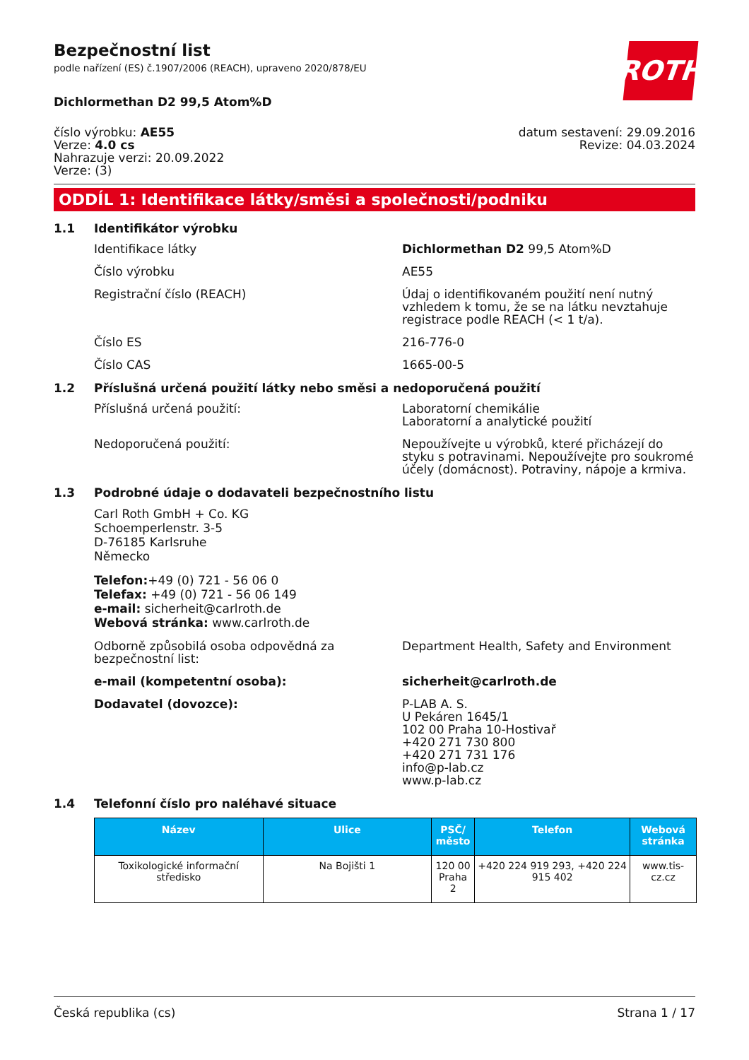ROTH
Bezpečnostní list
podle nařízení (ES) č.1907/2006 (REACH), upraveno 2020/878/EU
Dichlormethan D2 99,5 Atom%D
číslo výrobku: AE55
Verze: 4.0 cs
Nahrazuje verzi: 20.09.2022
Verze: (3)
datum sestavení: 29.09.2016
Revize: 04.03.2024
ODDÍL 1: Identifikace látky/směsi a společnosti/podniku
1.1 Identifikátor výrobku
Identifikace látky Dichlormethan D2 99,5 Atom%D
Číslo výrobku AE55
Registrační číslo (REACH) Údaj o identifikovaném použití není nutný vzhledem k tomu, že se na látku nevztahuje registrace podle REACH (< 1 t/a).
Číslo ES 216-776-0
Číslo CAS 1665-00-5
1.2 Příslušná určená použití látky nebo směsi a nedoporučená použití
Příslušná určená použití: Laboratorní chemikálie
Laboratorní a analytické použití
Nedoporučená použití: Nepoužívejte u výrobků, které přicházejí do styku s potravinami. Nepoužívejte pro soukromé účely (domácnost). Potraviny, nápoje a krmiva.
1.3 Podrobné údaje o dodavateli bezpečnostního listu
Carl Roth GmbH + Co. KG
Schoemperlenstr. 3-5
D-76185 Karlsruhe
Německo
Telefon:+49 (0) 721 - 56 06 0
Telefax: +49 (0) 721 - 56 06 149
e-mail: sicherheit@carlroth.de
Webová stránka: www.carlroth.de
Odborně způsobilá osoba odpovědná za bezpečnostní list:
Department Health, Safety and Environment
e-mail (kompetentní osoba): sicherheit@carlroth.de
Dodavatel (dovozce): P-LAB A. S.
U Pekáren 1645/1
102 00 Praha 10-Hostivař
+420 271 730 800
+420 271 731 176
info@p-lab.cz
www.p-lab.cz
1.4 Telefonní číslo pro naléhavé situace
| Název | Ulice | PSČ/ město | Telefon | Webová stránka |
| --- | --- | --- | --- | --- |
| Toxikologické informační středisko | Na Bojišti 1 | 120 00 Praha 2 | +420 224 919 293, +420 224 915 402 | www.tis-cz.cz |
Česká republika (cs) Strana 1 / 17